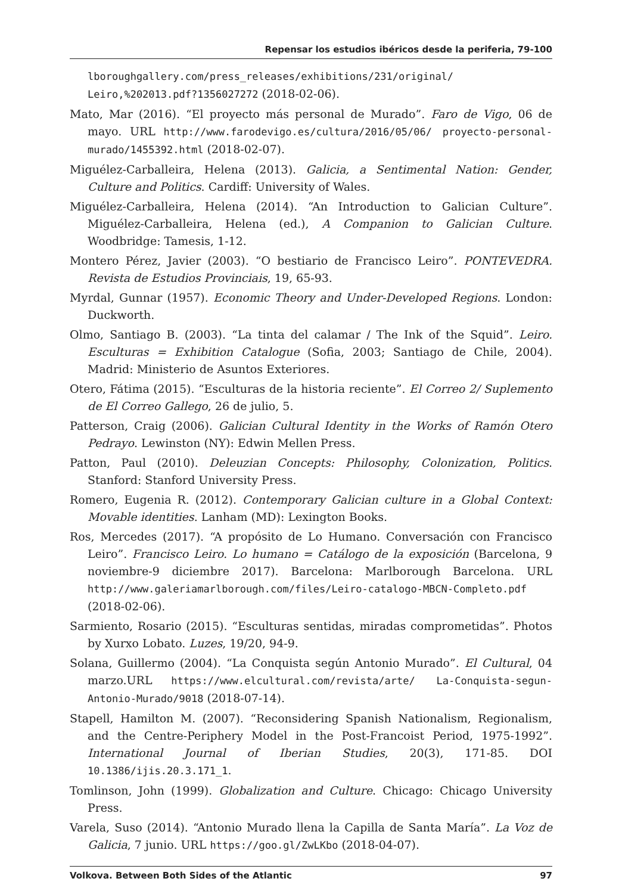Repensar los estudios ibéricos desde la periferia, 79-100
lboroughgallery.com/press_releases/exhibitions/231/original/ Leiro,%202013.pdf?1356027272 (2018-02-06).
Mato, Mar (2016). “El proyecto más personal de Murado”. Faro de Vigo, 06 de mayo. URL http://www.farodevigo.es/cultura/2016/05/06/ proyecto-personal-murado/1455392.html (2018-02-07).
Miguélez-Carballeira, Helena (2013). Galicia, a Sentimental Nation: Gender, Culture and Politics. Cardiff: University of Wales.
Miguélez-Carballeira, Helena (2014). “An Introduction to Galician Culture”. Miguélez-Carballeira, Helena (ed.), A Companion to Galician Culture. Woodbridge: Tamesis, 1-12.
Montero Pérez, Javier (2003). “O bestiario de Francisco Leiro”. PONTEVEDRA. Revista de Estudios Provinciais, 19, 65-93.
Myrdal, Gunnar (1957). Economic Theory and Under-Developed Regions. London: Duckworth.
Olmo, Santiago B. (2003). “La tinta del calamar / The Ink of the Squid”. Leiro. Esculturas = Exhibition Catalogue (Sofia, 2003; Santiago de Chile, 2004). Madrid: Ministerio de Asuntos Exteriores.
Otero, Fátima (2015). “Esculturas de la historia reciente”. El Correo 2/ Suplemento de El Correo Gallego, 26 de julio, 5.
Patterson, Craig (2006). Galician Cultural Identity in the Works of Ramón Otero Pedrayo. Lewinston (NY): Edwin Mellen Press.
Patton, Paul (2010). Deleuzian Concepts: Philosophy, Colonization, Politics. Stanford: Stanford University Press.
Romero, Eugenia R. (2012). Contemporary Galician culture in a Global Context: Movable identities. Lanham (MD): Lexington Books.
Ros, Mercedes (2017). “A propósito de Lo Humano. Conversación con Francisco Leiro”. Francisco Leiro. Lo humano = Catálogo de la exposición (Barcelona, 9 noviembre-9 diciembre 2017). Barcelona: Marlborough Barcelona. URL http://www.galeriamarlborough.com/files/Leiro-catalogo-MBCN-Completo.pdf (2018-02-06).
Sarmiento, Rosario (2015). “Esculturas sentidas, miradas comprometidas”. Photos by Xurxo Lobato. Luzes, 19/20, 94-9.
Solana, Guillermo (2004). “La Conquista según Antonio Murado”. El Cultural, 04 marzo.URL https://www.elcultural.com/revista/arte/ La-Conquista-segun-Antonio-Murado/9018 (2018-07-14).
Stapell, Hamilton M. (2007). “Reconsidering Spanish Nationalism, Regionalism, and the Centre-Periphery Model in the Post-Francoist Period, 1975-1992”. International Journal of Iberian Studies, 20(3), 171-85. DOI 10.1386/ijis.20.3.171_1.
Tomlinson, John (1999). Globalization and Culture. Chicago: Chicago University Press.
Varela, Suso (2014). “Antonio Murado llena la Capilla de Santa María”. La Voz de Galicia, 7 junio. URL https://goo.gl/ZwLKbo (2018-04-07).
Volkova. Between Both Sides of the Atlantic 97